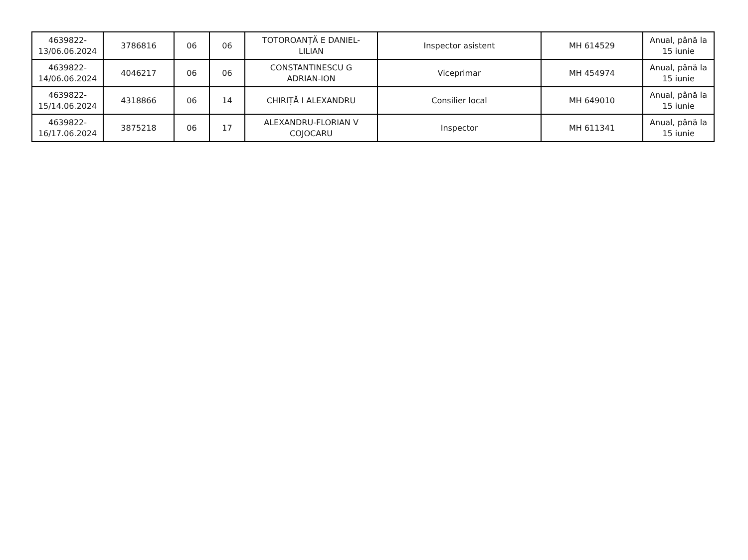| 4639822- 13/06.06.2024 | 3786816 | 06 | 06 | TOTOROANȚĂ E DANIEL- LILIAN | Inspector asistent | MH 614529 | Anual, până la 15 iunie |
| 4639822- 14/06.06.2024 | 4046217 | 06 | 06 | CONSTANTINESCU G ADRIAN-ION | Viceprimar | MH 454974 | Anual, până la 15 iunie |
| 4639822- 15/14.06.2024 | 4318866 | 06 | 14 | CHIRIȚĂ I ALEXANDRU | Consilier local | MH 649010 | Anual, până la 15 iunie |
| 4639822- 16/17.06.2024 | 3875218 | 06 | 17 | ALEXANDRU-FLORIAN V COJOCARU | Inspector | MH 611341 | Anual, până la 15 iunie |